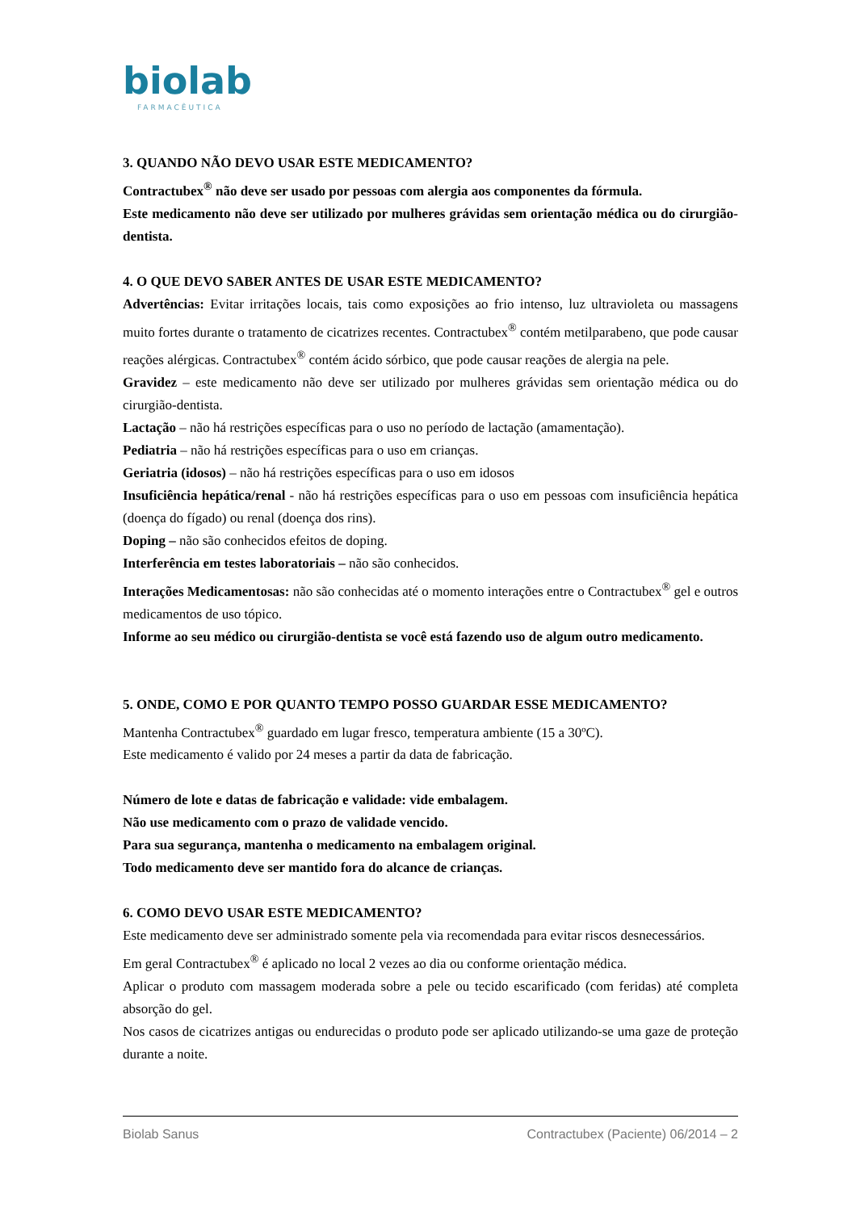biolab
FARMACÊUTICA
3. QUANDO NÃO DEVO USAR ESTE MEDICAMENTO?
Contractubex<sup>®</sup> não deve ser usado por pessoas com alergia aos componentes da fórmula.
Este medicamento não deve ser utilizado por mulheres grávidas sem orientação médica ou do cirurgião-dentista.
4. O QUE DEVO SABER ANTES DE USAR ESTE MEDICAMENTO?
Advertências: Evitar irritações locais, tais como exposições ao frio intenso, luz ultravioleta ou massagens muito fortes durante o tratamento de cicatrizes recentes. Contractubex<sup>®</sup> contém metilparabeno, que pode causar reações alérgicas. Contractubex<sup>®</sup> contém ácido sórbico, que pode causar reações de alergia na pele.
Gravidez – este medicamento não deve ser utilizado por mulheres grávidas sem orientação médica ou do cirurgião-dentista.
Lactação – não há restrições específicas para o uso no período de lactação (amamentação).
Pediatria – não há restrições específicas para o uso em crianças.
Geriatria (idosos) – não há restrições específicas para o uso em idosos
Insuficiência hepática/renal - não há restrições específicas para o uso em pessoas com insuficiência hepática (doença do fígado) ou renal (doença dos rins).
Doping – não são conhecidos efeitos de doping.
Interferência em testes laboratoriais – não são conhecidos.
Interações Medicamentosas: não são conhecidas até o momento interações entre o Contractubex<sup>®</sup> gel e outros medicamentos de uso tópico.
Informe ao seu médico ou cirurgião-dentista se você está fazendo uso de algum outro medicamento.
5. ONDE, COMO E POR QUANTO TEMPO POSSO GUARDAR ESSE MEDICAMENTO?
Mantenha Contractubex<sup>®</sup> guardado em lugar fresco, temperatura ambiente (15 a 30ºC).
Este medicamento é valido por 24 meses a partir da data de fabricação.
Número de lote e datas de fabricação e validade: vide embalagem.
Não use medicamento com o prazo de validade vencido.
Para sua segurança, mantenha o medicamento na embalagem original.
Todo medicamento deve ser mantido fora do alcance de crianças.
6. COMO DEVO USAR ESTE MEDICAMENTO?
Este medicamento deve ser administrado somente pela via recomendada para evitar riscos desnecessários.
Em geral Contractubex<sup>®</sup> é aplicado no local 2 vezes ao dia ou conforme orientação médica.
Aplicar o produto com massagem moderada sobre a pele ou tecido escarificado (com feridas) até completa absorção do gel.
Nos casos de cicatrizes antigas ou endurecidas o produto pode ser aplicado utilizando-se uma gaze de proteção durante a noite.
Biolab Sanus Contractubex (Paciente) 06/2014 – 2